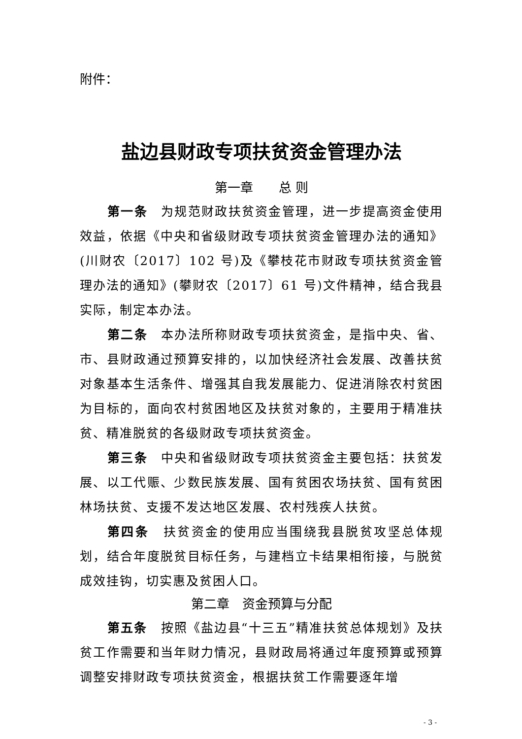附件：
盐边县财政专项扶贫资金管理办法
第一章　　总 则
第一条　为规范财政扶贫资金管理，进一步提高资金使用效益，依据《中央和省级财政专项扶贫资金管理办法的通知》(川财农〔2017〕102 号)及《攀枝花市财政专项扶贫资金管理办法的通知》(攀财农〔2017〕61 号)文件精神，结合我县实际，制定本办法。
第二条　本办法所称财政专项扶贫资金，是指中央、省、市、县财政通过预算安排的，以加快经济社会发展、改善扶贫对象基本生活条件、增强其自我发展能力、促进消除农村贫困为目标的，面向农村贫困地区及扶贫对象的，主要用于精准扶贫、精准脱贫的各级财政专项扶贫资金。
第三条　中央和省级财政专项扶贫资金主要包括：扶贫发展、以工代赈、少数民族发展、国有贫困农场扶贫、国有贫困林场扶贫、支援不发达地区发展、农村残疾人扶贫。
第四条　扶贫资金的使用应当围绕我县脱贫攻坚总体规划，结合年度脱贫目标任务，与建档立卡结果相衔接，与脱贫成效挂钩，切实惠及贫困人口。
第二章　资金预算与分配
第五条　按照《盐边县“十三五”精准扶贫总体规划》及扶贫工作需要和当年财力情况，县财政局将通过年度预算或预算调整安排财政专项扶贫资金，根据扶贫工作需要逐年增
- 3 -